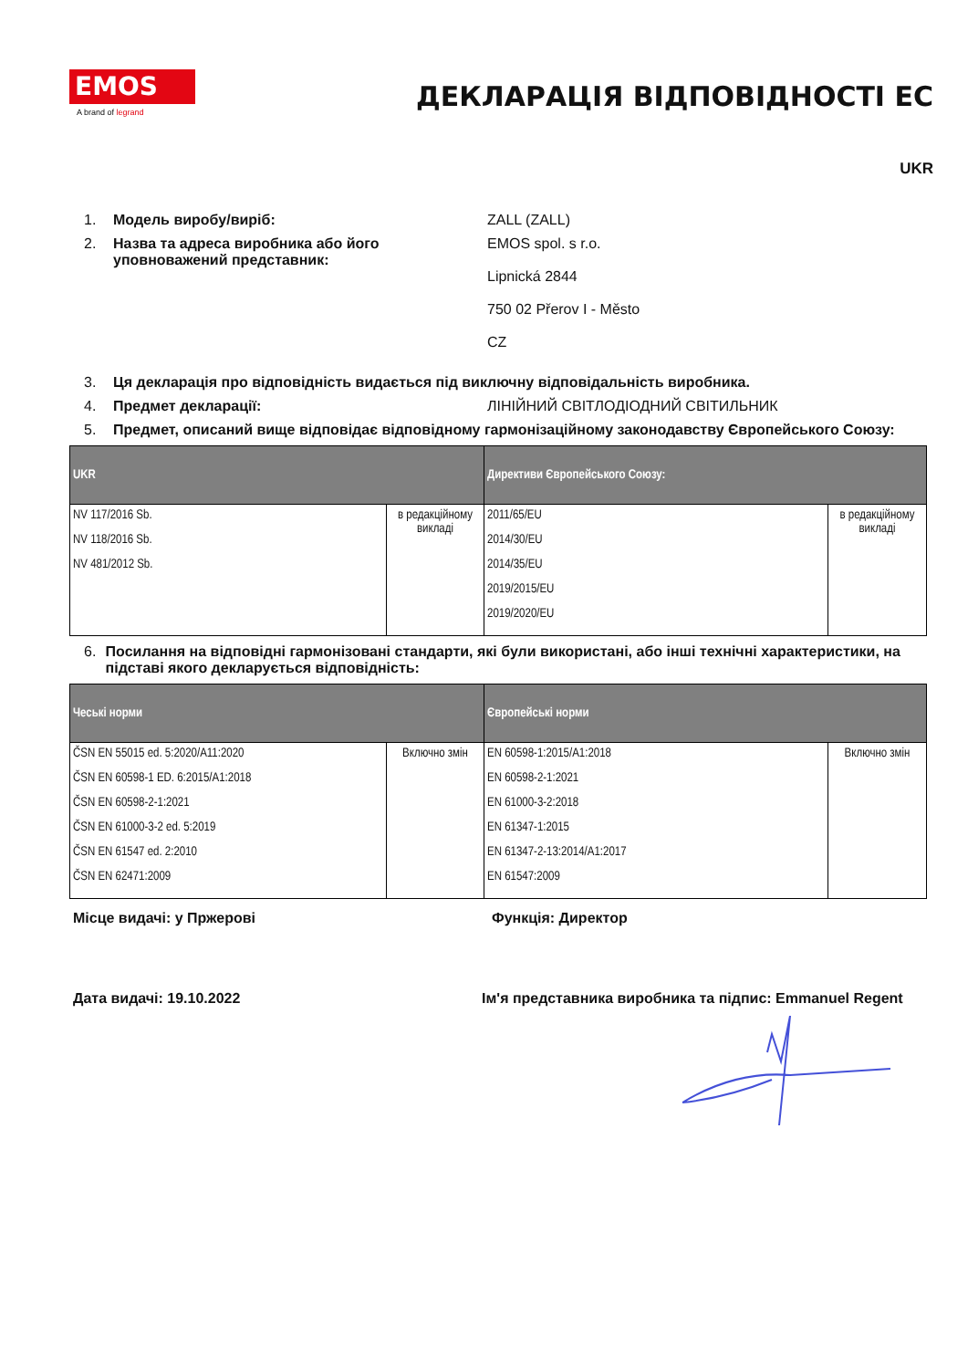EMOS
A brand of legrand
ДЕКЛАРАЦІЯ ВІДПОВІДНОСТІ ЕС
UKR
1. Модель виробу/виріб: ZALL (ZALL)
2. Назва та адреса виробника або його уповноважений представник:
EMOS spol. s r.o.
Lipnická 2844
750 02 Přerov I - Město
CZ
3. Ця декларація про відповідність видається під виключну відповідальність виробника.
4. Предмет декларації: ЛІНІЙНИЙ СВІТЛОДІОДНИЙ СВІТИЛЬНИК
5. Предмет, описаний вище відповідає відповідному гармонізаційному законодавству Європейського Союзу:
| UKR | | Директиви Європейського Союзу: | |
| --- | --- | --- | --- |
| NV 117/2016 Sb. NV 118/2016 Sb. NV 481/2012 Sb. | в редакційному викладі | 2011/65/EU 2014/30/EU 2014/35/EU 2019/2015/EU 2019/2020/EU | в редакційному викладі |
6. Посилання на відповідні гармонізовані стандарти, які були використані, або інші технічні характеристики, на підставі якого декларується відповідність:
| Чеські норми | | Європейські норми | |
| --- | --- | --- | --- |
| ČSN EN 55015 ed. 5:2020/A11:2020 ČSN EN 60598-1 ED. 6:2015/A1:2018 ČSN EN 60598-2-1:2021 ČSN EN 61000-3-2 ed. 5:2019 ČSN EN 61547 ed. 2:2010 ČSN EN 62471:2009 | Включно змін | EN 60598-1:2015/A1:2018 EN 60598-2-1:2021 EN 61000-3-2:2018 EN 61347-1:2015 EN 61347-2-13:2014/A1:2017 EN 61547:2009 | Включно змін |
Місце видачі: у Пржерові Функція: Директор
Дата видачі: 19.10.2022 Ім'я представника виробника та підпис: Emmanuel Regent